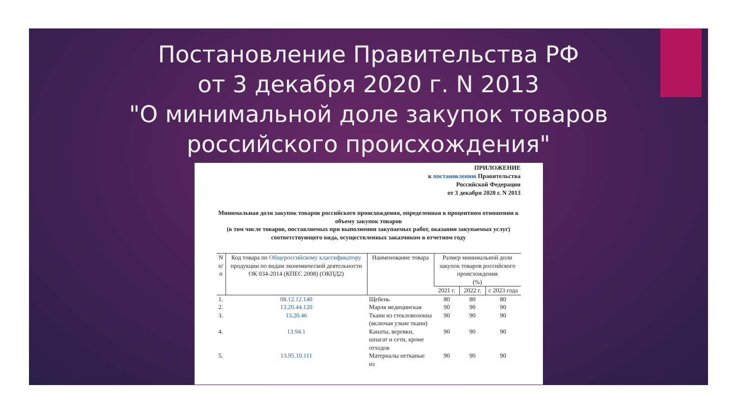Постановление Правительства РФ
от 3 декабря 2020 г. N 2013
"О минимальной доле закупок товаров
российского происхождения"
ПРИЛОЖЕНИЕ
к постановлению Правительства
Российской Федерации
от 3 декабря 2020 г. N 2013
Минимальная доля закупок товаров российского происхождения, определенная в процентном отношении к объему закупок товаров
(в том числе товаров, поставляемых при выполнении закупаемых работ, оказании закупаемых услуг) соответствующего вида, осуществленных заказчиком в отчетном году
| N п/п | Код товара по Общероссийскому классификатору продукции по видам экономической деятельности ОК 034-2014 (КПЕС 2008) (ОКПД2) | Наименование товара | Размер минимальной доли закупок товаров российского происхождения (%) | | |
| --- | --- | --- | --- | --- | --- |
| | | | 2021 г. | 2022 г. | с 2023 года |
| 1. | 08.12.12.140 | Щебень | 80 | 80 | 80 |
| 2. | 13.20.44.120 | Марля медицинская | 90 | 90 | 90 |
| 3. | 13.20.46 | Ткани из стекловолокна (включая узкие ткани) | 90 | 90 | 90 |
| 4. | 13.94.1 | Канаты, веревки, шпагат и сети, кроме отходов | 90 | 90 | 90 |
| 5. | 13.95.10.111 | Материалы нетканые из | 90 | 90 | 90 |